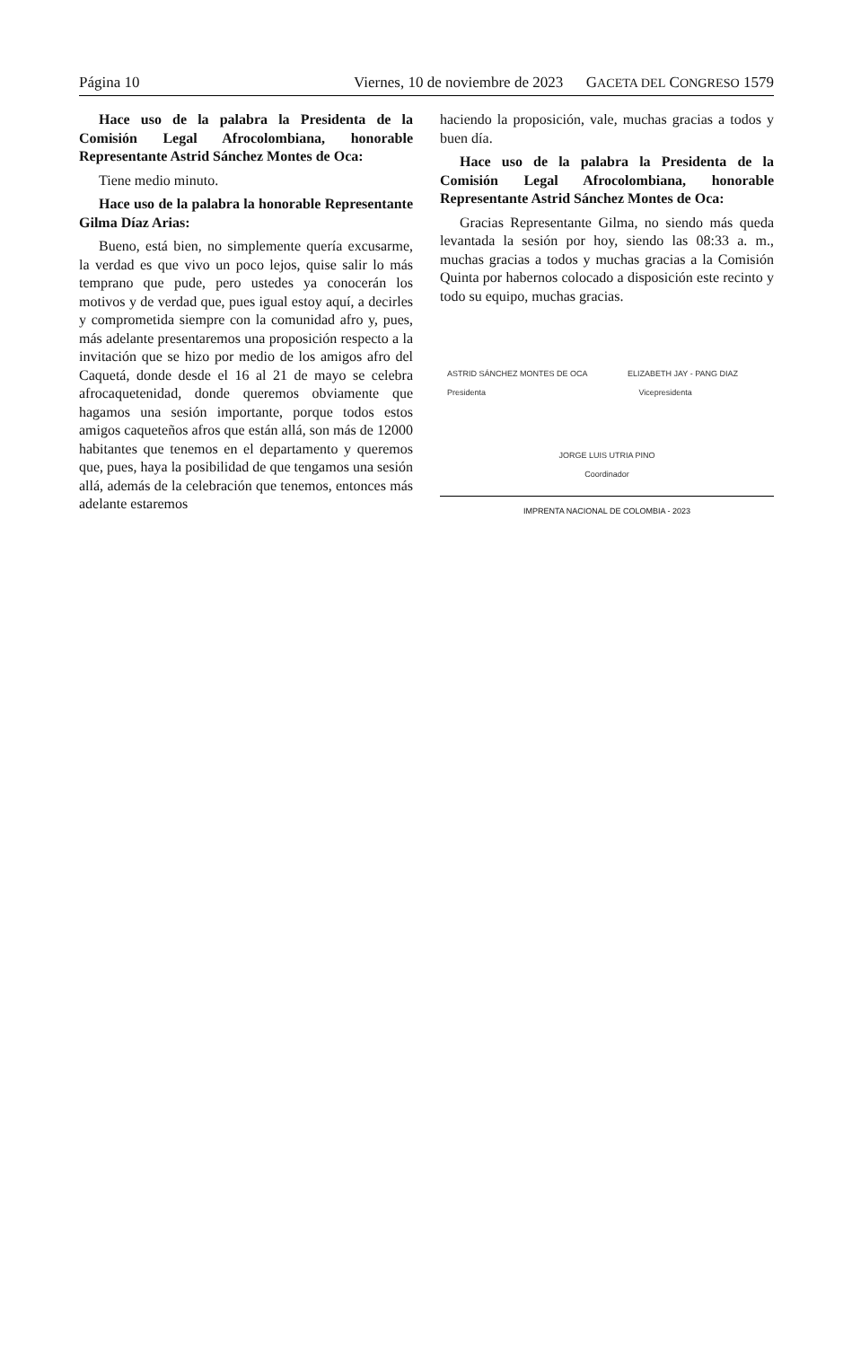Página 10 Viernes, 10 de noviembre de 2023 GACETA DEL CONGRESO 1579
Hace uso de la palabra la Presidenta de la Comisión Legal Afrocolombiana, honorable Representante Astrid Sánchez Montes de Oca:
Tiene medio minuto.
Hace uso de la palabra la honorable Representante Gilma Díaz Arias:
Bueno, está bien, no simplemente quería excusarme, la verdad es que vivo un poco lejos, quise salir lo más temprano que pude, pero ustedes ya conocerán los motivos y de verdad que, pues igual estoy aquí, a decirles y comprometida siempre con la comunidad afro y, pues, más adelante presentaremos una proposición respecto a la invitación que se hizo por medio de los amigos afro del Caquetá, donde desde el 16 al 21 de mayo se celebra afrocaquetenidad, donde queremos obviamente que hagamos una sesión importante, porque todos estos amigos caqueteños afros que están allá, son más de 12000 habitantes que tenemos en el departamento y queremos que, pues, haya la posibilidad de que tengamos una sesión allá, además de la celebración que tenemos, entonces más adelante estaremos
haciendo la proposición, vale, muchas gracias a todos y buen día.
Hace uso de la palabra la Presidenta de la Comisión Legal Afrocolombiana, honorable Representante Astrid Sánchez Montes de Oca:
Gracias Representante Gilma, no siendo más queda levantada la sesión por hoy, siendo las 08:33 a. m., muchas gracias a todos y muchas gracias a la Comisión Quinta por habernos colocado a disposición este recinto y todo su equipo, muchas gracias.
ASTRID SÁNCHEZ MONTES DE OCA
Presidenta
ELIZABETH JAY - PANG DIAZ
Vicepresidenta
JORGE LUIS UTRIA PINO
Coordinador
IMPRENTA NACIONAL DE COLOMBIA - 2023